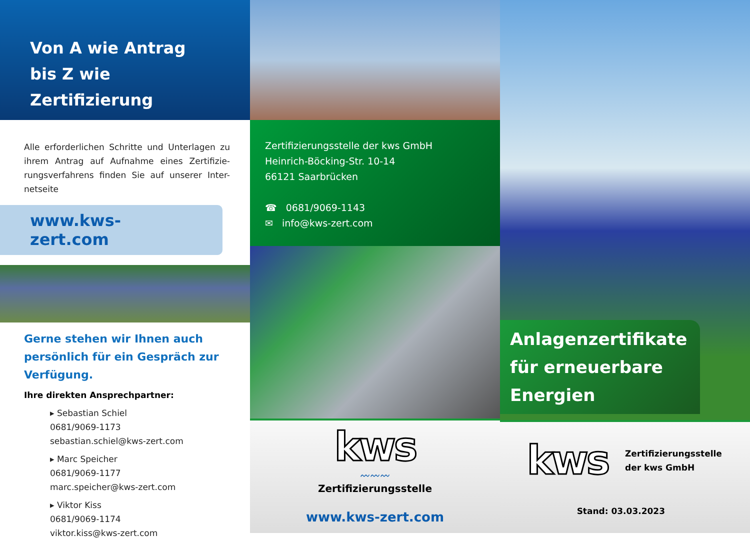Von A wie Antrag
bis Z wie Zertifizierung
Alle erforderlichen Schritte und Unterlagen zu ihrem Antrag auf Aufnahme eines Zertifizie-rungsverfahrens finden Sie auf unserer Inter-netseite
www.kws-zert.com
Gerne stehen wir Ihnen auch persönlich für ein Gespräch zur Verfügung.
Ihre direkten Ansprechpartner:
▸ Sebastian Schiel
0681/9069-1173
sebastian.schiel@kws-zert.com
▸ Marc Speicher
0681/9069-1177
marc.speicher@kws-zert.com
▸ Viktor Kiss
0681/9069-1174
viktor.kiss@kws-zert.com
Zertifizierungsstelle der kws GmbH
Heinrich-Böcking-Str. 10-14
66121 Saarbrücken
☎ 0681/9069-1143
✉ info@kws-zert.com
kws
〰〰〰
Zertifizierungsstelle
www.kws-zert.com
Anlagenzertifikate für erneuerbare Energien
kws
Zertifizierungsstelle
der kws GmbH
Stand: 03.03.2023